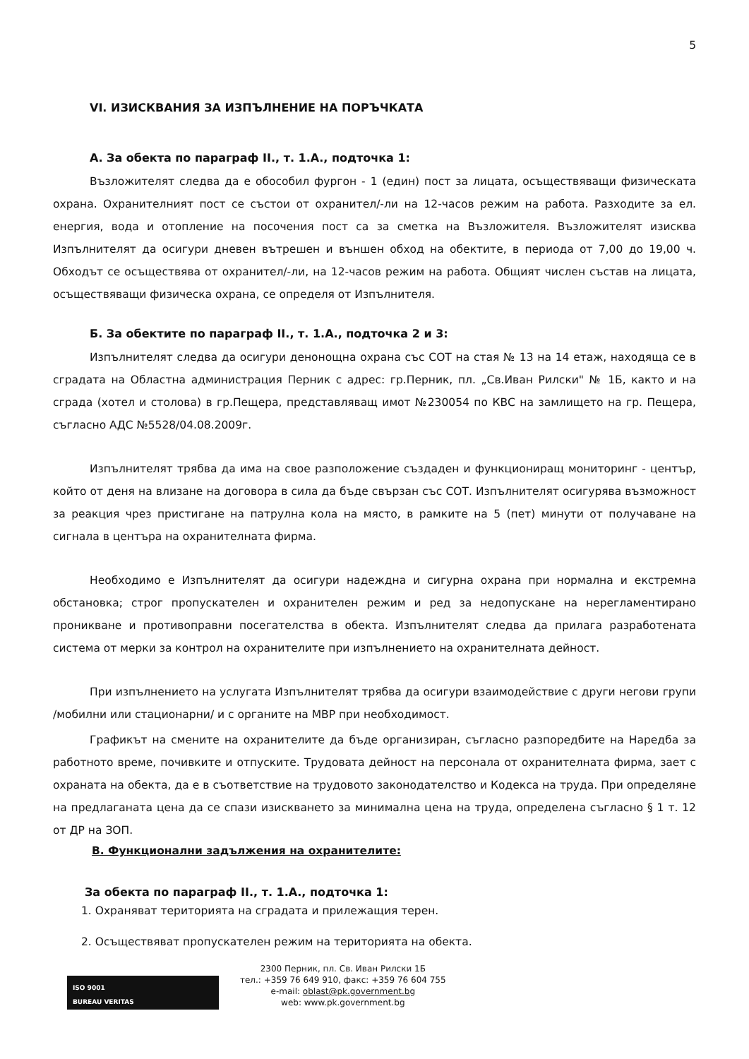5
VI. ИЗИСКВАНИЯ ЗА ИЗПЪЛНЕНИЕ НА ПОРЪЧКАТА
А. За обекта по параграф II., т. 1.А., подточка 1:
Възложителят следва да е обособил фургон - 1 (един) пост за лицата, осъществяващи физическата охрана. Охранителният пост се състои от охранител/-ли на 12-часов режим на работа. Разходите за ел. енергия, вода и отопление на посочения пост са за сметка на Възложителя. Възложителят изисква Изпълнителят да осигури дневен вътрешен и външен обход на обектите, в периода от 7,00 до 19,00 ч. Обходът се осъществява от охранител/-ли, на 12-часов режим на работа. Общият числен състав на лицата, осъществяващи физическа охрана, се определя от Изпълнителя.
Б. За обектите по параграф II., т. 1.А., подточка 2 и 3:
Изпълнителят следва да осигури денонощна охрана със СОТ на стая № 13 на 14 етаж, находяща се в сградата на Областна администрация Перник с адрес: гр.Перник, пл. „Св.Иван Рилски" № 1Б, както и на сграда (хотел и столова) в гр.Пещера, представляващ имот №230054 по КВС на замлището на гр. Пещера, съгласно АДС №5528/04.08.2009г.
Изпълнителят трябва да има на свое разположение създаден и функциониращ мониторинг - център, който от деня на влизане на договора в сила да бъде свързан със СОТ. Изпълнителят осигурява възможност за реакция чрез пристигане на патрулна кола на място, в рамките на 5 (пет) минути от получаване на сигнала в центъра на охранителната фирма.
Необходимо е Изпълнителят да осигури надеждна и сигурна охрана при нормална и екстремна обстановка; строг пропускателен и охранителен режим и ред за недопускане на нерегламентирано проникване и противоправни посегателства в обекта. Изпълнителят следва да прилага разработената система от мерки за контрол на охранителите при изпълнението на охранителната дейност.
При изпълнението на услугата Изпълнителят трябва да осигури взаимодействие с други негови групи /мобилни или стационарни/ и с органите на МВР при необходимост.
Графикът на смените на охранителите да бъде организиран, съгласно разпоредбите на Наредба за работното време, почивките и отпуските. Трудовата дейност на персонала от охранителната фирма, зает с охраната на обекта, да е в съответствие на трудовото законодателство и Кодекса на труда. При определяне на предлаганата цена да се спази изискването за минимална цена на труда, определена съгласно § 1 т. 12 от ДР на ЗОП.
В. Функционални задължения на охранителите:
За обекта по параграф II., т. 1.А., подточка 1:
1. Охраняват територията на сградата и прилежащия терен.
2. Осъществяват пропускателен режим на територията на обекта.
ISO 9001
BUREAU VERITAS
2300 Перник, пл. Св. Иван Рилски 1Б
тел.: +359 76 649 910, факс: +359 76 604 755
e-mail: oblast@pk.government.bg
web: www.pk.government.bg